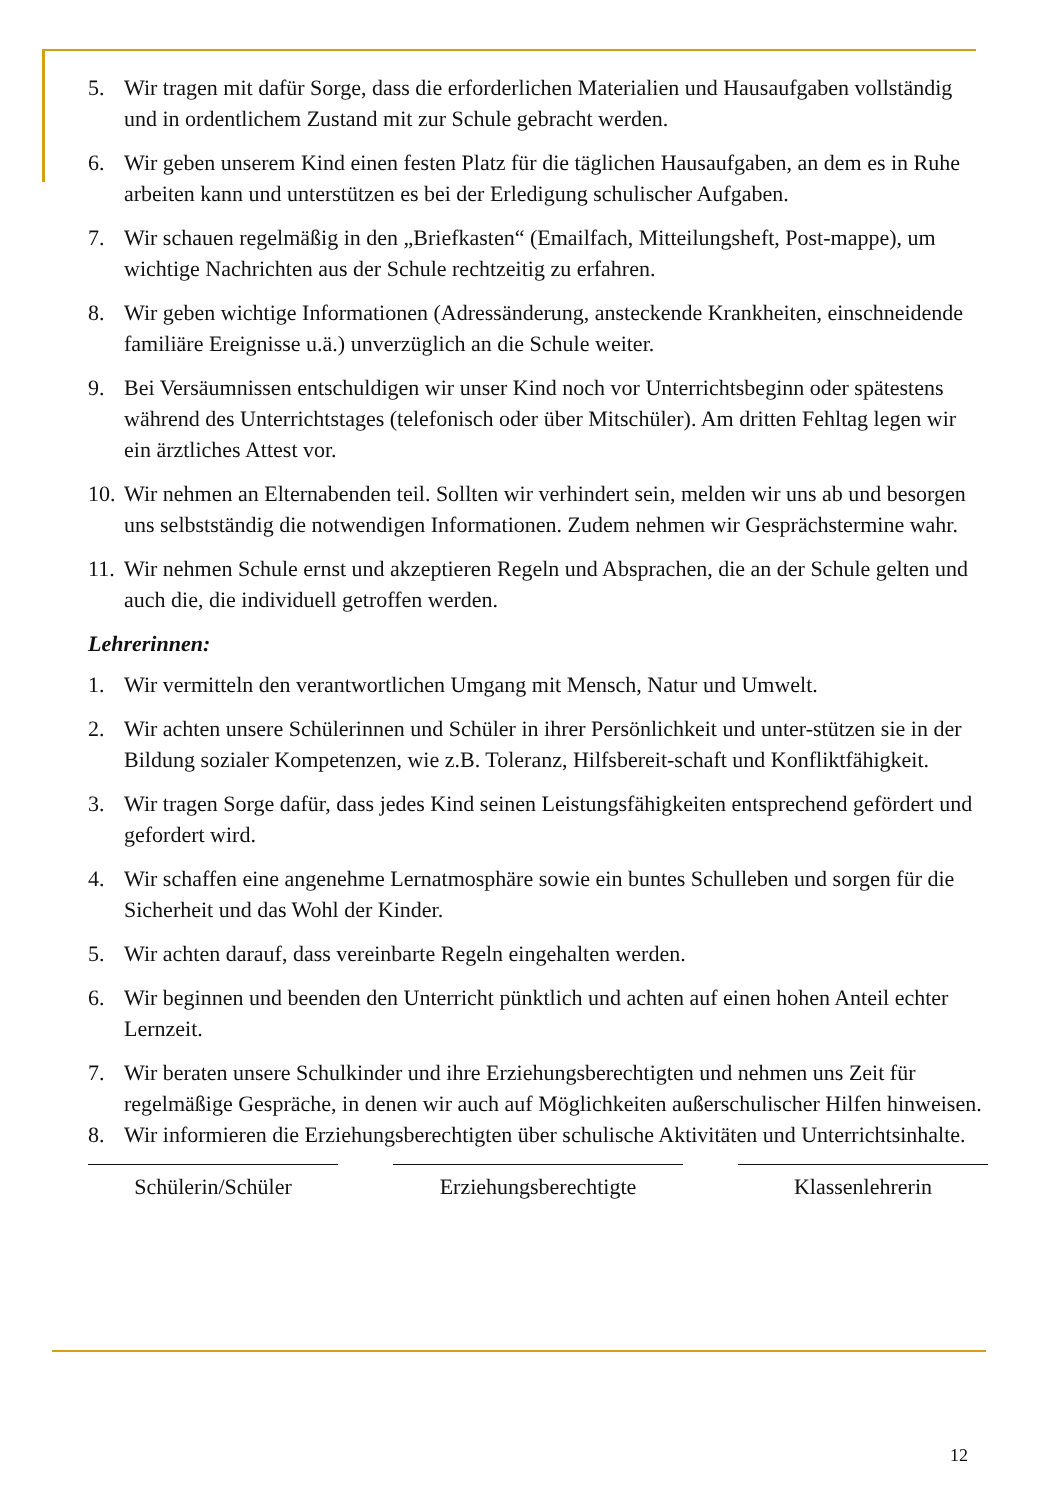5. Wir tragen mit dafür Sorge, dass die erforderlichen Materialien und Hausaufgaben vollständig und in ordentlichem Zustand mit zur Schule gebracht werden.
6. Wir geben unserem Kind einen festen Platz für die täglichen Hausaufgaben, an dem es in Ruhe arbeiten kann und unterstützen es bei der Erledigung schulischer Aufgaben.
7. Wir schauen regelmäßig in den „Briefkasten“ (Emailfach, Mitteilungsheft, Post-mappe), um wichtige Nachrichten aus der Schule rechtzeitig zu erfahren.
8. Wir geben wichtige Informationen (Adressänderung, ansteckende Krankheiten, einschneidende familiäre Ereignisse u.ä.) unverzüglich an die Schule weiter.
9. Bei Versäumnissen entschuldigen wir unser Kind noch vor Unterrichtsbeginn oder spätestens während des Unterrichtstages (telefonisch oder über Mitschüler). Am dritten Fehltag legen wir ein ärztliches Attest vor.
10.
Wir nehmen an Elternabenden teil. Sollten wir verhindert sein, melden wir uns ab und besorgen uns selbstständig die notwendigen Informationen. Zudem nehmen wir Gesprächstermine wahr.
11.
Wir nehmen Schule ernst und akzeptieren Regeln und Absprachen, die an der Schule gelten und auch die, die individuell getroffen werden.
Lehrerinnen:
1. Wir vermitteln den verantwortlichen Umgang mit Mensch, Natur und Umwelt.
2. Wir achten unsere Schülerinnen und Schüler in ihrer Persönlichkeit und unter-stützen sie in der Bildung sozialer Kompetenzen, wie z.B. Toleranz, Hilfsbereit-schaft und Konfliktfähigkeit.
3. Wir tragen Sorge dafür, dass jedes Kind seinen Leistungsfähigkeiten entsprechend gefördert und gefordert wird.
4. Wir schaffen eine angenehme Lernatmosphäre sowie ein buntes Schulleben und sorgen für die Sicherheit und das Wohl der Kinder.
5. Wir achten darauf, dass vereinbarte Regeln eingehalten werden.
6. Wir beginnen und beenden den Unterricht pünktlich und achten auf einen hohen Anteil echter Lernzeit.
7. Wir beraten unsere Schulkinder und ihre Erziehungsberechtigten und nehmen uns Zeit für regelmäßige Gespräche, in denen wir auch auf Möglichkeiten außerschulischer Hilfen hinweisen.
8. Wir informieren die Erziehungsberechtigten über schulische Aktivitäten und Unterrichtsinhalte.
Schülerin/Schüler Erziehungsberechtigte Klassenlehrerin
12